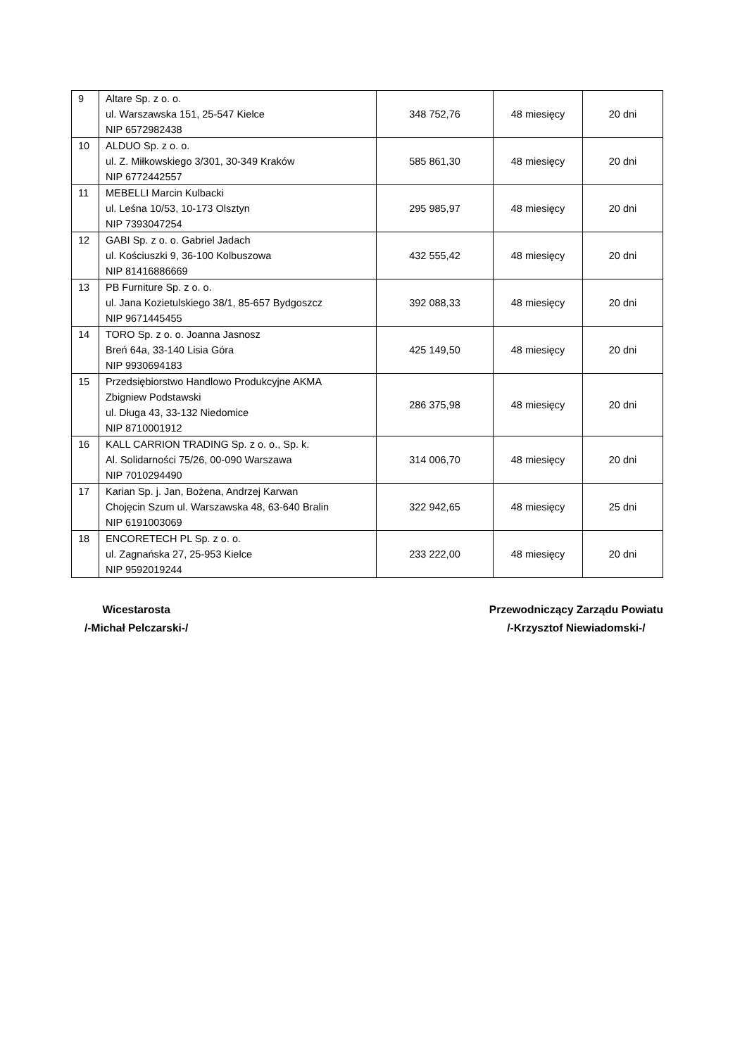| 9 | Altare Sp. z o. o. ul. Warszawska 151, 25-547 Kielce NIP 6572982438 | 348 752,76 | 48 miesięcy | 20 dni |
| 10 | ALDUO Sp. z o. o. ul. Z. Miłkowskiego 3/301, 30-349 Kraków NIP 6772442557 | 585 861,30 | 48 miesięcy | 20 dni |
| 11 | MEBELLI Marcin Kulbacki ul. Leśna 10/53, 10-173 Olsztyn NIP 7393047254 | 295 985,97 | 48 miesięcy | 20 dni |
| 12 | GABI Sp. z o. o. Gabriel Jadach ul. Kościuszki 9, 36-100 Kolbuszowa NIP 81416886669 | 432 555,42 | 48 miesięcy | 20 dni |
| 13 | PB Furniture Sp. z o. o. ul. Jana Kozietulskiego 38/1, 85-657 Bydgoszcz NIP 9671445455 | 392 088,33 | 48 miesięcy | 20 dni |
| 14 | TORO Sp. z o. o. Joanna Jasnosz Breń 64a, 33-140 Lisia Góra NIP 9930694183 | 425 149,50 | 48 miesięcy | 20 dni |
| 15 | Przedsiębiorstwo Handlowo Produkcyjne AKMA Zbigniew Podstawski ul. Długa 43, 33-132 Niedomice NIP 8710001912 | 286 375,98 | 48 miesięcy | 20 dni |
| 16 | KALL CARRION TRADING Sp. z o. o., Sp. k. Al. Solidarności 75/26, 00-090 Warszawa NIP 7010294490 | 314 006,70 | 48 miesięcy | 20 dni |
| 17 | Karian Sp. j. Jan, Bożena, Andrzej Karwan Chojęcin Szum ul. Warszawska 48, 63-640 Bralin NIP 6191003069 | 322 942,65 | 48 miesięcy | 25 dni |
| 18 | ENCORETECH PL Sp. z o. o. ul. Zagnańska 27, 25-953 Kielce NIP 9592019244 | 233 222,00 | 48 miesięcy | 20 dni |
Wicestarosta
/-Michał Pelczarski-/
Przewodniczący Zarządu Powiatu
/-Krzysztof Niewiadomski-/